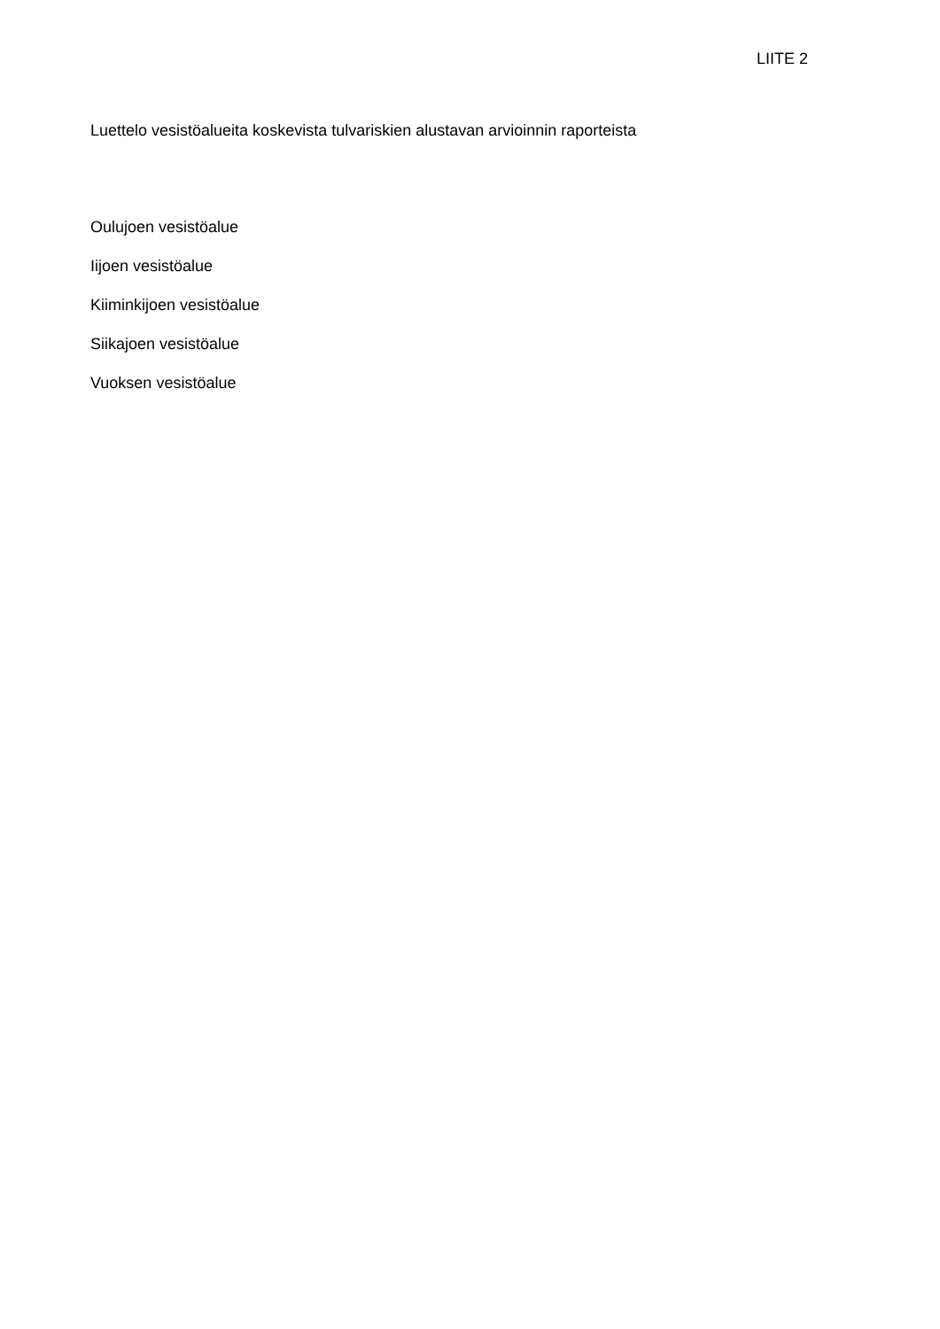LIITE 2
Luettelo vesistöalueita koskevista tulvariskien alustavan arvioinnin raporteista
Oulujoen vesistöalue
Iijoen vesistöalue
Kiiminkijoen vesistöalue
Siikajoen vesistöalue
Vuoksen vesistöalue